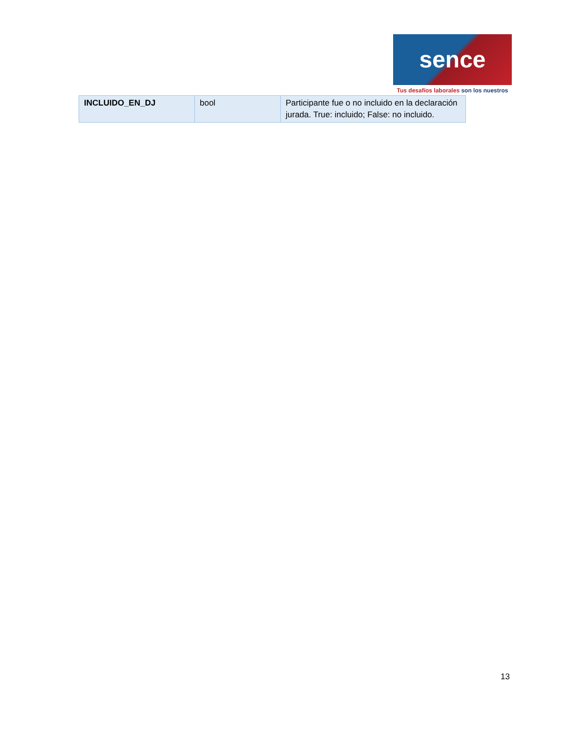sence
Tus desafíos laborales son los nuestros
| INCLUIDO_EN_DJ | bool | Participante fue o no incluido en la declaración jurada. True: incluido; False: no incluido. |
13